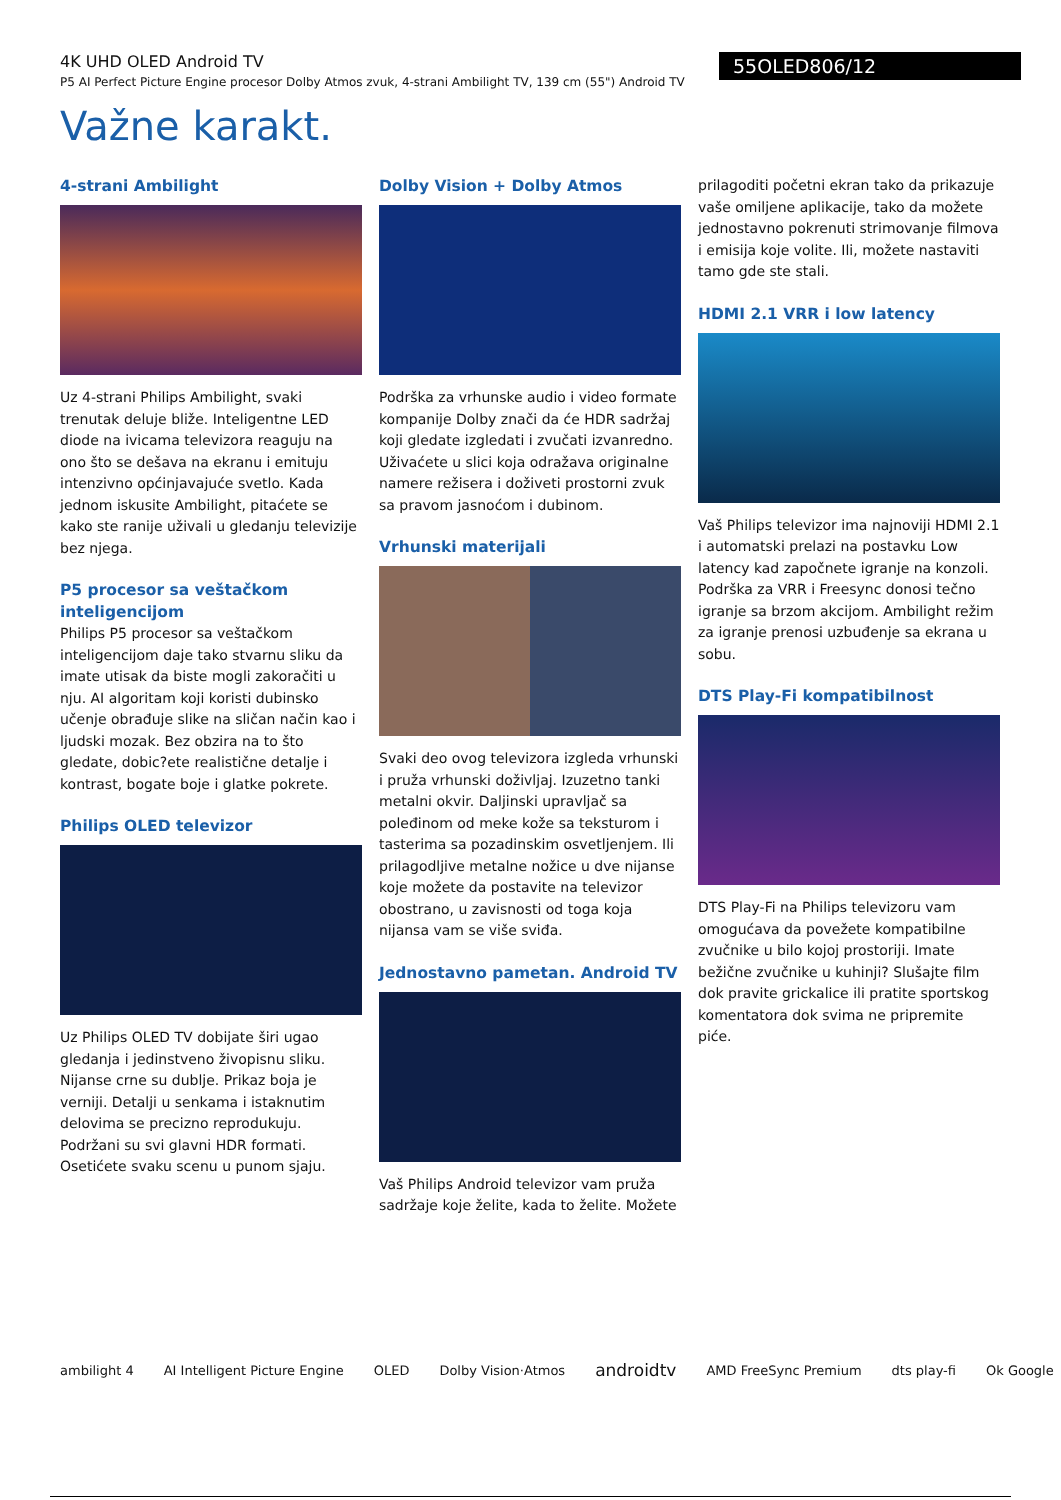4K UHD OLED Android TV
P5 AI Perfect Picture Engine procesor Dolby Atmos zvuk, 4-strani Ambilight TV, 139 cm (55") Android TV
55OLED806/12
Važne karakt.
4-strani Ambilight
Uz 4-strani Philips Ambilight, svaki trenutak deluje bliže. Inteligentne LED diode na ivicama televizora reaguju na ono što se dešava na ekranu i emituju intenzivno općinjavajuće svetlo. Kada jednom iskusite Ambilight, pitaćete se kako ste ranije uživali u gledanju televizije bez njega.
P5 procesor sa veštačkom inteligencijom
Philips P5 procesor sa veštačkom inteligencijom daje tako stvarnu sliku da imate utisak da biste mogli zakoračiti u nju. AI algoritam koji koristi dubinsko učenje obrađuje slike na sličan način kao i ljudski mozak. Bez obzira na to što gledate, dobic?ete realistične detalje i kontrast, bogate boje i glatke pokrete.
Philips OLED televizor
Uz Philips OLED TV dobijate širi ugao gledanja i jedinstveno živopisnu sliku. Nijanse crne su dublje. Prikaz boja je verniji. Detalji u senkama i istaknutim delovima se precizno reprodukuju. Podržani su svi glavni HDR formati. Osetićete svaku scenu u punom sjaju.
Dolby Vision + Dolby Atmos
Podrška za vrhunske audio i video formate kompanije Dolby znači da će HDR sadržaj koji gledate izgledati i zvučati izvanredno. Uživaćete u slici koja odražava originalne namere režisera i doživeti prostorni zvuk sa pravom jasnoćom i dubinom.
Vrhunski materijali
Svaki deo ovog televizora izgleda vrhunski i pruža vrhunski doživljaj. Izuzetno tanki metalni okvir. Daljinski upravljač sa poleđinom od meke kože sa teksturom i tasterima sa pozadinskim osvetljenjem. Ili prilagodljive metalne nožice u dve nijanse koje možete da postavite na televizor obostrano, u zavisnosti od toga koja nijansa vam se više sviđa.
Jednostavno pametan. Android TV
Vaš Philips Android televizor vam pruža sadržaje koje želite, kada to želite. Možete
prilagoditi početni ekran tako da prikazuje vaše omiljene aplikacije, tako da možete jednostavno pokrenuti strimovanje filmova i emisija koje volite. Ili, možete nastaviti tamo gde ste stali.
HDMI 2.1 VRR i low latency
Vaš Philips televizor ima najnoviji HDMI 2.1 i automatski prelazi na postavku Low latency kad započnete igranje na konzoli. Podrška za VRR i Freesync donosi tečno igranje sa brzom akcijom. Ambilight režim za igranje prenosi uzbuđenje sa ekrana u sobu.
DTS Play-Fi kompatibilnost
DTS Play-Fi na Philips televizoru vam omogućava da povežete kompatibilne zvučnike u bilo kojoj prostoriji. Imate bežične zvučnike u kuhinji? Slušajte film dok pravite grickalice ili pratite sportskog komentatora dok svima ne pripremite piće.
ambilight 4 AI Intelligent Picture Engine OLED Dolby Vision·Atmos androidtv AMD FreeSync Premium dts play-fi Ok Google